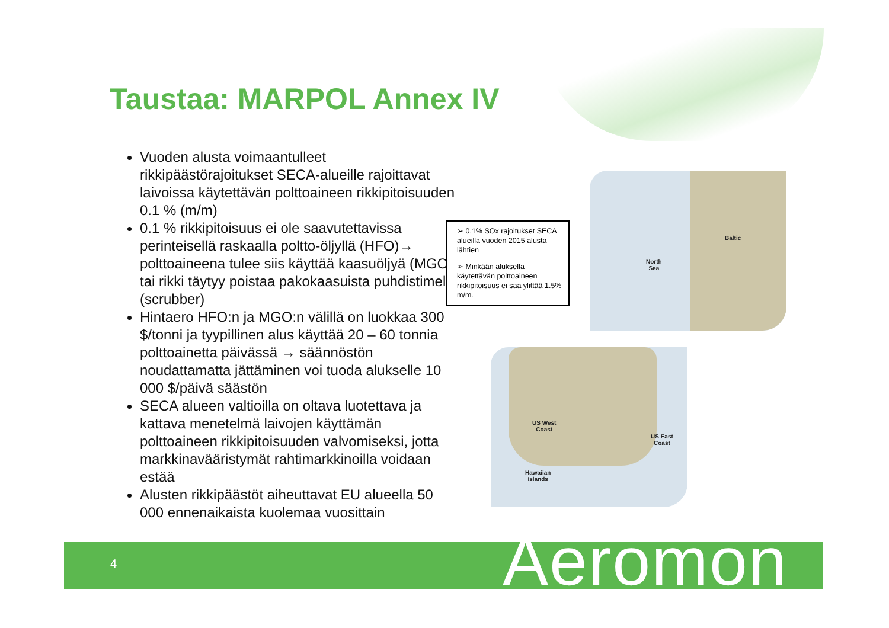Taustaa: MARPOL Annex IV
Vuoden alusta voimaantulleet rikkipäästörajoitukset SECA-alueille rajoittavat laivoissa käytettävän polttoaineen rikkipitoisuuden 0.1 % (m/m)
0.1 % rikkipitoisuus ei ole saavutettavissa perinteisellä raskaalla poltto-öljyllä (HFO)→ polttoaineena tulee siis käyttää kaasuöljyä (MGO) tai rikki täytyy poistaa pakokaasuista puhdistimella (scrubber)
Hintaero HFO:n ja MGO:n välillä on luokkaa 300 $/tonni ja tyypillinen alus käyttää 20 – 60 tonnia polttoainetta päivässä → säännöstön noudattamatta jättäminen voi tuoda alukselle 10 000 $/päivä säästön
SECA alueen valtioilla on oltava luotettava ja kattava menetelmä laivojen käyttämän polttoaineen rikkipitoisuuden valvomiseksi, jotta markkinavääristymät rahtimarkkinoilla voidaan estää
Alusten rikkipäästöt aiheuttavat EU alueella 50 000 ennenaikaista kuolemaa vuosittain
➢ 0.1% SOx rajoitukset SECA alueilla vuoden 2015 alusta lähtien
➢ Minkään aluksella käytettävän polttoaineen rikkipitoisuus ei saa ylittää 1.5% m/m.
North
Sea
Baltic
US West
Coast
US East
Coast
Hawaiian
Islands
4 Aeromon